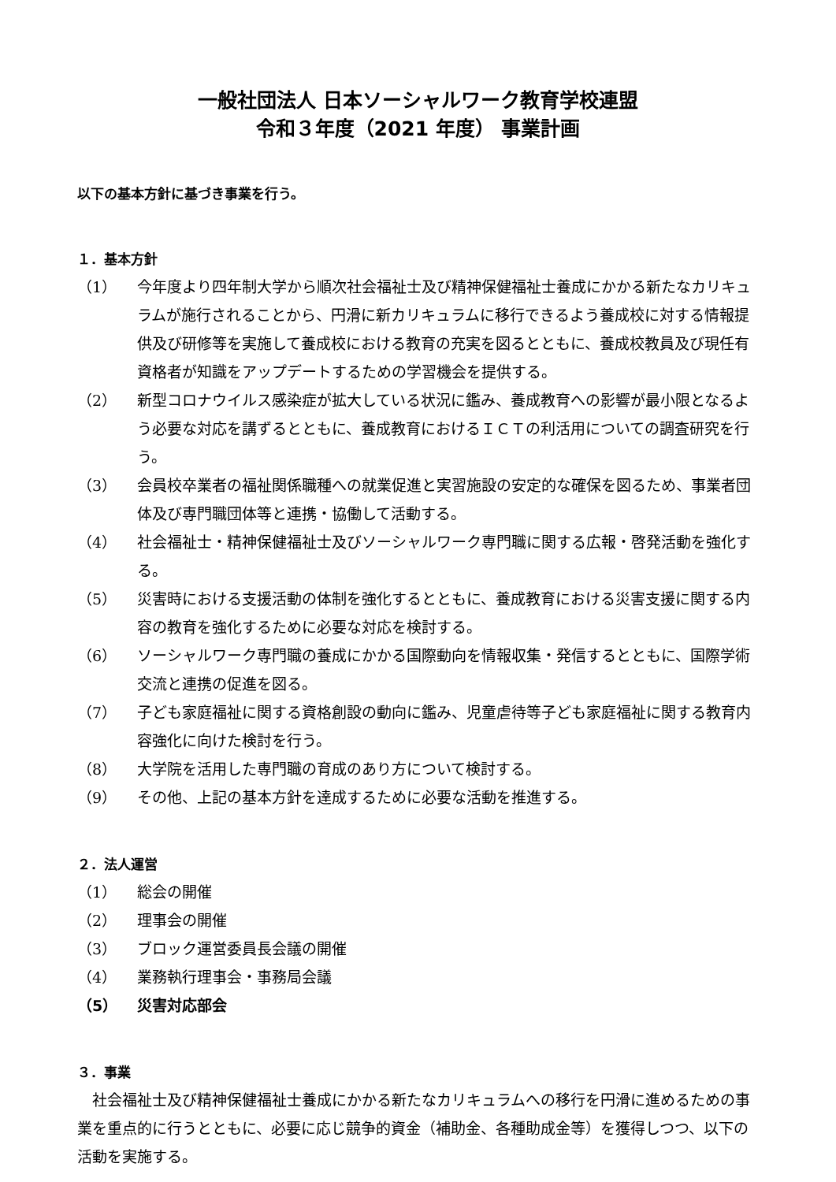一般社団法人 日本ソーシャルワーク教育学校連盟
令和３年度（2021 年度） 事業計画
以下の基本方針に基づき事業を行う。
１．基本方針
（1） 今年度より四年制大学から順次社会福祉士及び精神保健福祉士養成にかかる新たなカリキュラムが施行されることから、円滑に新カリキュラムに移行できるよう養成校に対する情報提供及び研修等を実施して養成校における教育の充実を図るとともに、養成校教員及び現任有資格者が知識をアップデートするための学習機会を提供する。
（2） 新型コロナウイルス感染症が拡大している状況に鑑み、養成教育への影響が最小限となるよう必要な対応を講ずるとともに、養成教育におけるＩＣＴの利活用についての調査研究を行う。
（3） 会員校卒業者の福祉関係職種への就業促進と実習施設の安定的な確保を図るため、事業者団体及び専門職団体等と連携・協働して活動する。
（4） 社会福祉士・精神保健福祉士及びソーシャルワーク専門職に関する広報・啓発活動を強化する。
（5） 災害時における支援活動の体制を強化するとともに、養成教育における災害支援に関する内容の教育を強化するために必要な対応を検討する。
（6） ソーシャルワーク専門職の養成にかかる国際動向を情報収集・発信するとともに、国際学術交流と連携の促進を図る。
（7） 子ども家庭福祉に関する資格創設の動向に鑑み、児童虐待等子ども家庭福祉に関する教育内容強化に向けた検討を行う。
（8） 大学院を活用した専門職の育成のあり方について検討する。
（9） その他、上記の基本方針を達成するために必要な活動を推進する。
２．法人運営
（1） 総会の開催
（2） 理事会の開催
（3） ブロック運営委員長会議の開催
（4） 業務執行理事会・事務局会議
（5） 災害対応部会
３．事業
社会福祉士及び精神保健福祉士養成にかかる新たなカリキュラムへの移行を円滑に進めるための事業を重点的に行うとともに、必要に応じ競争的資金（補助金、各種助成金等）を獲得しつつ、以下の活動を実施する。